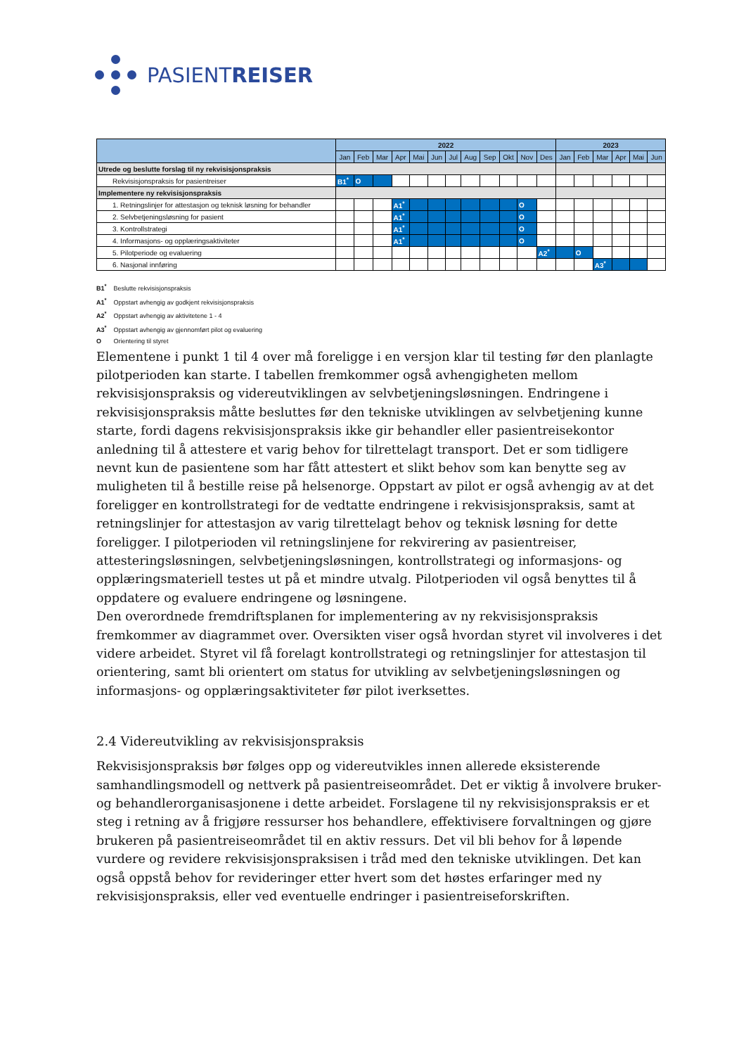PASIENTREISER
| | 2022 | | | | | | | | | | | | 2023 | | | | | |
| --- | --- | --- | --- | --- | --- | --- | --- | --- | --- | --- | --- | --- | --- | --- | --- | --- | --- | --- |
| | Jan | Feb | Mar | Apr | Mai | Jun | Jul | Aug | Sep | Okt | Nov | Des | Jan | Feb | Mar | Apr | Mai | Jun |
| Utrede og beslutte forslag til ny rekvisisjonspraksis | | | | | | | | | | | | | | | | | | |
| Rekvisisjonspraksis for pasientreiser | B1<sup>*</sup> | O | | | | | | | | | | | | | | | | |
| Implementere ny rekvisisjonspraksis | | | | | | | | | | | | | | | | | | |
| 1. Retningslinjer for attestasjon og teknisk løsning for behandler | | | | A1<sup>*</sup> | | | | | | | O | | | | | | | |
| 2. Selvbetjeningsløsning for pasient | | | | A1<sup>*</sup> | | | | | | | O | | | | | | | |
| 3. Kontrollstrategi | | | | A1<sup>*</sup> | | | | | | | O | | | | | | | |
| 4. Informasjons- og opplæringsaktiviteter | | | | A1<sup>*</sup> | | | | | | | O | | | | | | | |
| 5. Pilotperiode og evaluering | | | | | | | | | | | | A2<sup>*</sup> | | O | | | | |
| 6. Nasjonal innføring | | | | | | | | | | | | | | | A3<sup>*</sup> | | | |
B1<sup>*</sup> Beslutte rekvisisjonspraksis
A1<sup>*</sup> Oppstart avhengig av godkjent rekvisisjonspraksis
A2<sup>*</sup> Oppstart avhengig av aktivitetene 1 - 4
A3<sup>*</sup> Oppstart avhengig av gjennomført pilot og evaluering
O Orientering til styret
Elementene i punkt 1 til 4 over må foreligge i en versjon klar til testing før den planlagte pilotperioden kan starte. I tabellen fremkommer også avhengigheten mellom rekvisisjonspraksis og videreutviklingen av selvbetjeningsløsningen. Endringene i rekvisisjonspraksis måtte besluttes før den tekniske utviklingen av selvbetjening kunne starte, fordi dagens rekvisisjonspraksis ikke gir behandler eller pasientreisekontor anledning til å attestere et varig behov for tilrettelagt transport. Det er som tidligere nevnt kun de pasientene som har fått attestert et slikt behov som kan benytte seg av muligheten til å bestille reise på helsenorge. Oppstart av pilot er også avhengig av at det foreligger en kontrollstrategi for de vedtatte endringene i rekvisisjonspraksis, samt at retningslinjer for attestasjon av varig tilrettelagt behov og teknisk løsning for dette foreligger. I pilotperioden vil retningslinjene for rekvirering av pasientreiser, attesteringsløsningen, selvbetjeningsløsningen, kontrollstrategi og informasjons- og opplæringsmateriell testes ut på et mindre utvalg. Pilotperioden vil også benyttes til å oppdatere og evaluere endringene og løsningene.
Den overordnede fremdriftsplanen for implementering av ny rekvisisjonspraksis fremkommer av diagrammet over. Oversikten viser også hvordan styret vil involveres i det videre arbeidet. Styret vil få forelagt kontrollstrategi og retningslinjer for attestasjon til orientering, samt bli orientert om status for utvikling av selvbetjeningsløsningen og informasjons- og opplæringsaktiviteter før pilot iverksettes.
2.4 Videreutvikling av rekvisisjonspraksis
Rekvisisjonspraksis bør følges opp og videreutvikles innen allerede eksisterende samhandlingsmodell og nettverk på pasientreiseområdet. Det er viktig å involvere bruker- og behandlerorganisasjonene i dette arbeidet. Forslagene til ny rekvisisjonspraksis er et steg i retning av å frigjøre ressurser hos behandlere, effektivisere forvaltningen og gjøre brukeren på pasientreiseområdet til en aktiv ressurs. Det vil bli behov for å løpende vurdere og revidere rekvisisjonspraksisen i tråd med den tekniske utviklingen. Det kan også oppstå behov for revideringer etter hvert som det høstes erfaringer med ny rekvisisjonspraksis, eller ved eventuelle endringer i pasientreiseforskriften.